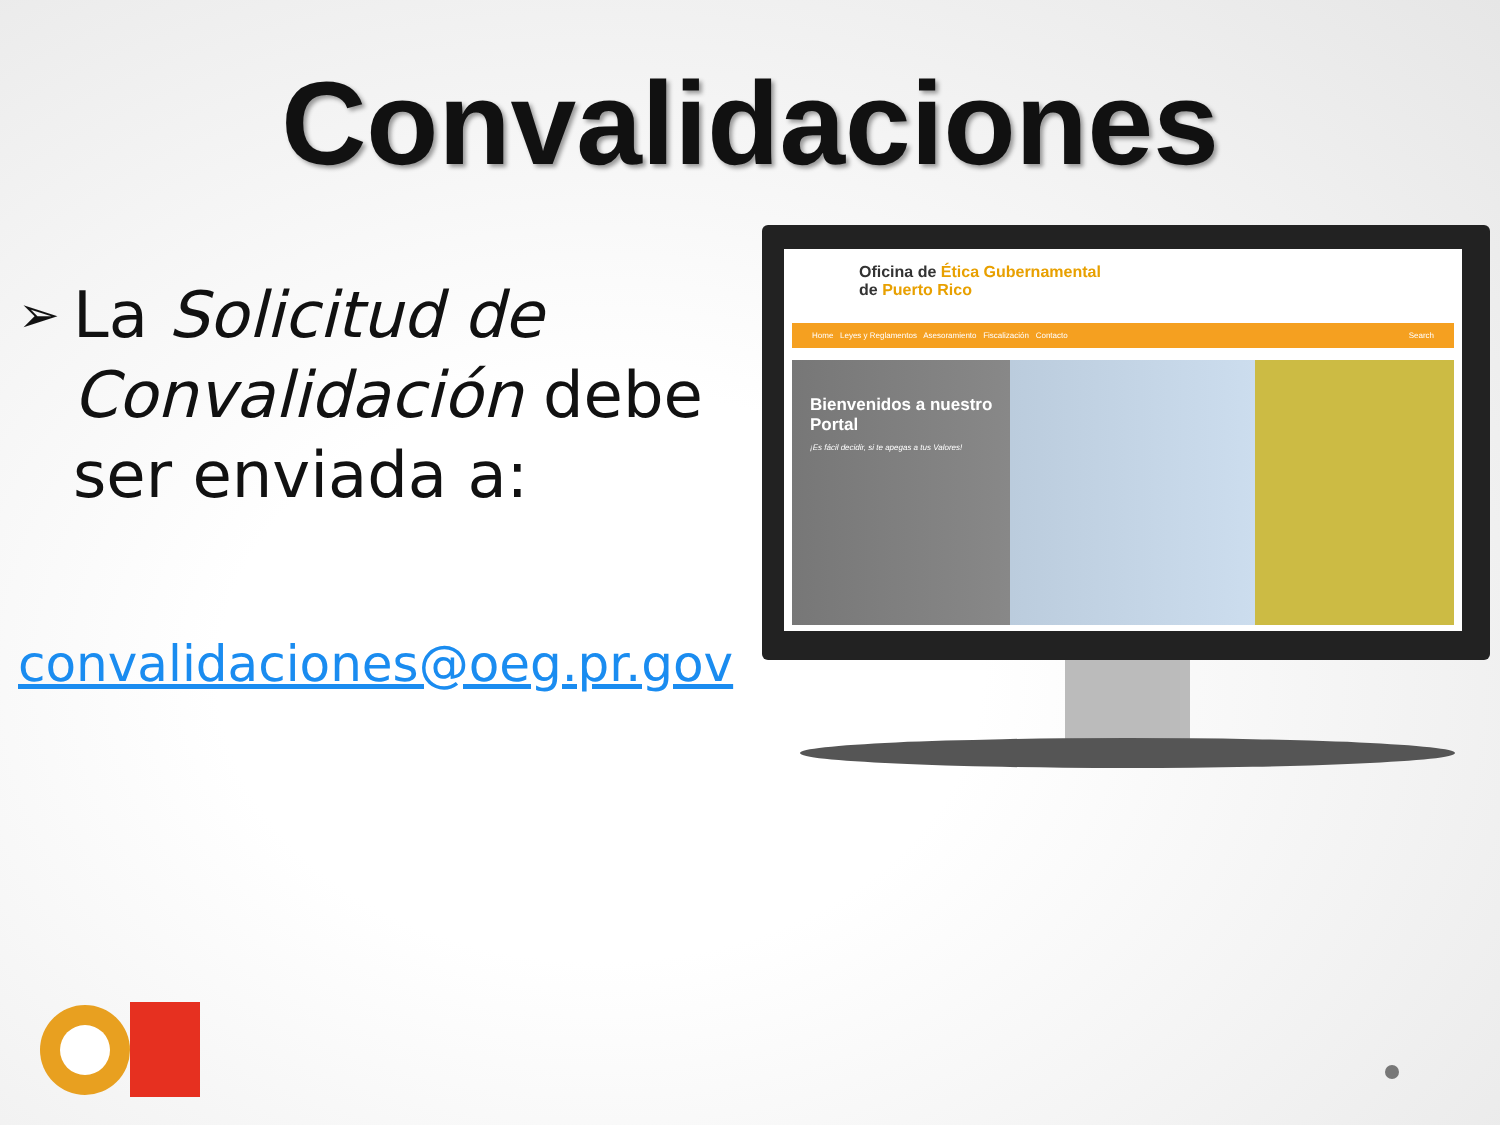Convalidaciones
➢ La Solicitud de Convalidación debe ser enviada a:
convalidaciones@oeg.pr.gov
Oficina de Ética Gubernamental
de Puerto Rico
Home Leyes y Reglamentos Asesoramiento Fiscalización Contacto Search
Bienvenidos a nuestro Portal
¡Es fácil decidir, si te apegas a tus Valores!